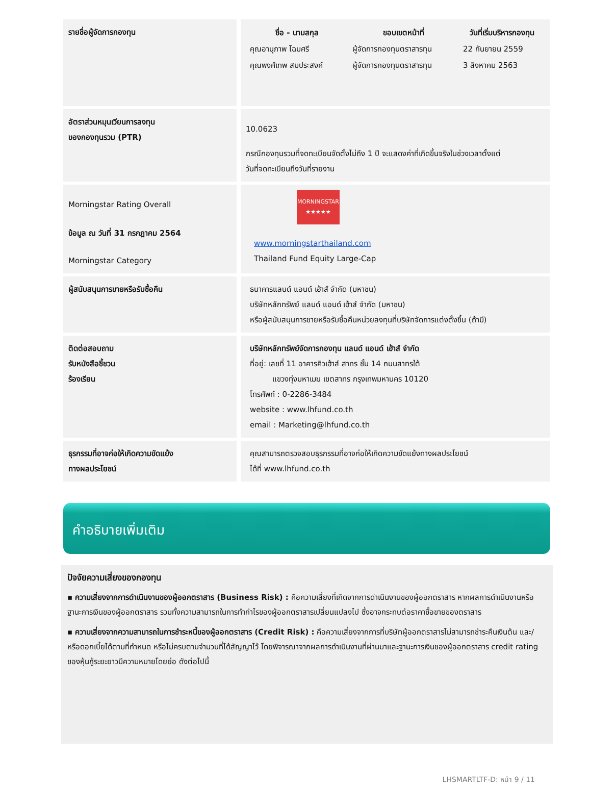| รายชื่อผู้จัดการกองทุน | / ชื่อ - นามสกุล / ขอบเขตหน้าที่ / วันที่เริ่มบริหารกองทุน / / --- / --- / --- / / คุณอานุภาพ โฉมศรี / ผู้จัดการกองทุนตราสารทุน / 22 กันยายน 2559 / / คุณพงศ์เทพ สมประสงค์ / ผู้จัดการกองทุนตราสารทุน / 3 สิงหาคม 2563 / |
| อัตราส่วนหมุนเวียนการลงทุน ของกองทุนรวม (PTR) | 10.0623 กรณีกองทุนรวมที่จดทะเบียนจัดตั้งไม่ถึง 1 ปี จะแสดงค่าที่เกิดขึ้นจริงในช่วงเวลาตั้งแต่ วันที่จดทะเบียนถึงวันที่รายงาน |
| Morningstar Rating Overall ข้อมูล ณ วันที่ 31 กรกฎาคม 2564 Morningstar Category | MORNINGSTAR ★★★★★ www.morningstarthailand.com Thailand Fund Equity Large-Cap |
| ผู้สนับสนุนการขายหรือรับซื้อคืน | ธนาคารแลนด์ แอนด์ เฮ้าส์ จำกัด (มหาชน) บริษัทหลักทรัพย์ แลนด์ แอนด์ เฮ้าส์ จำกัด (มหาชน) หรือผู้สนับสนุนการขายหรือรับซื้อคืนหน่วยลงทุนที่บริษัทจัดการแต่งตั้งขึ้น (ถ้ามี) |
| ติดต่อสอบถาม รับหนังสือชี้ชวน ร้องเรียน | บริษัทหลักทรัพย์จัดการกองทุน แลนด์ แอนด์ เฮ้าส์ จำกัด ที่อยู่: เลขที่ 11 อาคารคิวเฮ้าส์ สาทร ชั้น 14 ถนนสาทรใต้ แขวงทุ่งมหาเมฆ เขตสาทร กรุงเทพมหานคร 10120 โทรศัพท์ : 0-2286-3484 website : www.lhfund.co.th email : Marketing@lhfund.co.th |
| ธุรกรรมที่อาจก่อให้เกิดความขัดแย้ง ทางผลประโยชน์ | คุณสามารถตรวจสอบธุรกรรมที่อาจก่อให้เกิดความขัดแย้งทางผลประโยชน์ ได้ที่ www.lhfund.co.th |
คำอธิบายเพิ่มเติม
ปัจจัยความเสี่ยงของกองทุน
▪ ความเสี่ยงจากการดำเนินงานของผู้ออกตราสาร (Business Risk) : คือความเสี่ยงที่เกิดจากการดำเนินงานของผู้ออกตราสาร หากผลการดำเนินงานหรือฐานะการเงินของผู้ออกตราสาร รวมทั้งความสามารถในการทำกำไรของผู้ออกตราสารเปลี่ยนแปลงไป ซึ่งอาจกระทบต่อราคาซื้อขายของตราสาร
▪ ความเสี่ยงจากความสามารถในการชำระหนี้ของผู้ออกตราสาร (Credit Risk) : คือความเสี่ยงจากการที่บริษัทผู้ออกตราสารไม่สามารถชำระคืนเงินต้น และ/หรือดอกเบี้ยได้ตามที่กำหนด หรือไม่ครบตามจำนวนที่ได้สัญญาไว้ โดยพิจารณาจากผลการดำเนินงานที่ผ่านมาและฐานะการเงินของผู้ออกตราสาร credit rating ของหุ้นกู้ระยะยาวมีความหมายโดยย่อ ดังต่อไปนี้
LHSMARTLTF-D: หน้า 9 / 11